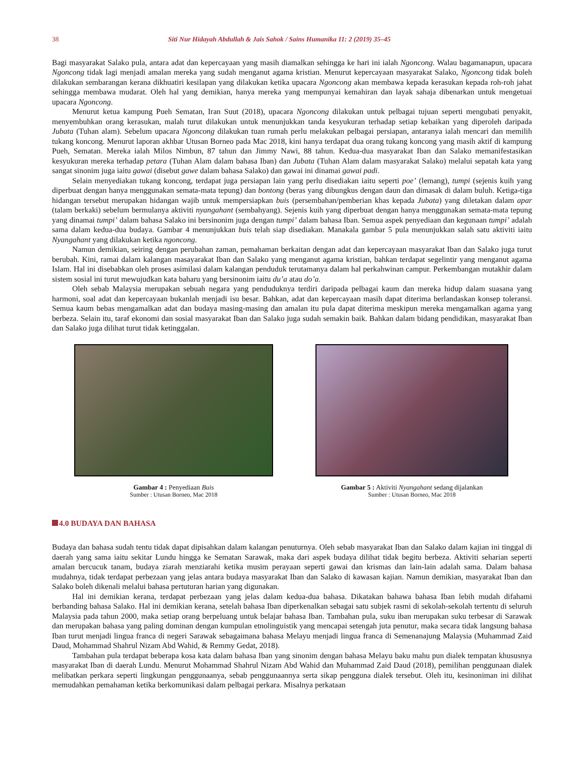38 Siti Nur Hidayah Abdullah & Jais Sahok / Sains Humanika 11: 2 (2019) 35–45
Bagi masyarakat Salako pula, antara adat dan kepercayaan yang masih diamalkan sehingga ke hari ini ialah Ngoncong. Walau bagamanapun, upacara Ngoncong tidak lagi menjadi amalan mereka yang sudah menganut agama kristian. Menurut kepercayaan masyarakat Salako, Ngoncong tidak boleh dilakukan sembarangan kerana dikhuatiri kesilapan yang dilakukan ketika upacara Ngoncong akan membawa kepada kerasukan kepada roh-roh jahat sehingga membawa mudarat. Oleh hal yang demikian, hanya mereka yang mempunyai kemahiran dan layak sahaja dibenarkan untuk mengetuai upacara Ngoncong.
Menurut ketua kampung Pueh Sematan, Iran Suut (2018), upacara Ngoncong dilakukan untuk pelbagai tujuan seperti mengubati penyakit, menyembuhkan orang kerasukan, malah turut dilakukan untuk menunjukkan tanda kesyukuran terhadap setiap kebaikan yang diperoleh daripada Jubata (Tuhan alam). Sebelum upacara Ngoncong dilakukan tuan rumah perlu melakukan pelbagai persiapan, antaranya ialah mencari dan memilih tukang koncong. Menurut laporan akhbar Utusan Borneo pada Mac 2018, kini hanya terdapat dua orang tukang koncong yang masih aktif di kampung Pueh, Sematan. Mereka ialah Milos Nimbun, 87 tahun dan Jimmy Nawi, 88 tahun. Kedua-dua masyarakat Iban dan Salako memanifestasikan kesyukuran mereka terhadap petara (Tuhan Alam dalam bahasa Iban) dan Jubata (Tuhan Alam dalam masyarakat Salako) melalui sepatah kata yang sangat sinonim juga iaitu gawai (disebut gawe dalam bahasa Salako) dan gawai ini dinamai gawai padi.
Selain menyediakan tukang koncong, terdapat juga persiapan lain yang perlu disediakan iaitu seperti poe’ (lemang), tumpi (sejenis kuih yang diperbuat dengan hanya menggunakan semata-mata tepung) dan bontong (beras yang dibungkus dengan daun dan dimasak di dalam buluh. Ketiga-tiga hidangan tersebut merupakan hidangan wajib untuk mempersiapkan buis (persembahan/pemberian khas kepada Jubata) yang diletakan dalam apar (talam berkaki) sebelum bermulanya aktiviti nyangahant (sembahyang). Sejenis kuih yang diperbuat dengan hanya menggunakan semata-mata tepung yang dinamai tumpi’ dalam bahasa Salako ini bersinonim juga dengan tumpi’ dalam bahasa Iban. Semua aspek penyediaan dan kegunaan tumpi’ adalah sama dalam kedua-dua budaya. Gambar 4 menunjukkan buis telah siap disediakan. Manakala gambar 5 pula menunjukkan salah satu aktiviti iaitu Nyangahant yang dilakukan ketika ngoncong.
Namun demikian, seiring dengan perubahan zaman, pemahaman berkaitan dengan adat dan kepercayaan masyarakat Iban dan Salako juga turut berubah. Kini, ramai dalam kalangan masayarakat Iban dan Salako yang menganut agama kristian, bahkan terdapat segelintir yang menganut agama Islam. Hal ini disebabkan oleh proses asimilasi dalam kalangan penduduk terutamanya dalam hal perkahwinan campur. Perkembangan mutakhir dalam sistem sosial ini turut mewujudkan kata baharu yang bersinonim iaitu du’a atau do’a.
Oleh sebab Malaysia merupakan sebuah negara yang penduduknya terdiri daripada pelbagai kaum dan mereka hidup dalam suasana yang harmoni, soal adat dan kepercayaan bukanlah menjadi isu besar. Bahkan, adat dan kepercayaan masih dapat diterima berlandaskan konsep toleransi. Semua kaum bebas mengamalkan adat dan budaya masing-masing dan amalan itu pula dapat diterima meskipun mereka mengamalkan agama yang berbeza. Selain itu, taraf ekonomi dan sosial masyarakat Iban dan Salako juga sudah semakin baik. Bahkan dalam bidang pendidikan, masyarakat Iban dan Salako juga dilihat turut tidak ketinggalan.
Gambar 4 : Penyediaan Buis
Sumber : Utusan Borneo, Mac 2018
Gambar 5 : Aktiviti Nyangahant sedang dijalankan
Sumber : Utusan Borneo, Mac 2018
4.0 BUDAYA DAN BAHASA
Budaya dan bahasa sudah tentu tidak dapat dipisahkan dalam kalangan penuturnya. Oleh sebab masyarakat Iban dan Salako dalam kajian ini tinggal di daerah yang sama iaitu sekitar Lundu hingga ke Sematan Sarawak, maka dari aspek budaya dilihat tidak begitu berbeza. Aktiviti seharian seperti amalan bercucuk tanam, budaya ziarah menziarahi ketika musim perayaan seperti gawai dan krismas dan lain-lain adalah sama. Dalam bahasa mudahnya, tidak terdapat perbezaan yang jelas antara budaya masyarakat Iban dan Salako di kawasan kajian. Namun demikian, masyarakat Iban dan Salako boleh dikenali melalui bahasa pertuturan harian yang digunakan.
Hal ini demikian kerana, terdapat perbezaan yang jelas dalam kedua-dua bahasa. Dikatakan bahawa bahasa Iban lebih mudah difahami berbanding bahasa Salako. Hal ini demikian kerana, setelah bahasa Iban diperkenalkan sebagai satu subjek rasmi di sekolah-sekolah tertentu di seluruh Malaysia pada tahun 2000, maka setiap orang berpeluang untuk belajar bahasa Iban. Tambahan pula, suku iban merupakan suku terbesar di Sarawak dan merupakan bahasa yang paling dominan dengan kumpulan etnolinguistik yang mencapai setengah juta penutur, maka secara tidak langsung bahasa Iban turut menjadi lingua franca di negeri Sarawak sebagaimana bahasa Melayu menjadi lingua franca di Semenanajung Malaysia (Muhammad Zaid Daud, Mohammad Shahrul Nizam Abd Wahid, & Remmy Gedat, 2018).
Tambahan pula terdapat beberapa kosa kata dalam bahasa Iban yang sinonim dengan bahasa Melayu baku mahu pun dialek tempatan khususnya masyarakat Iban di daerah Lundu. Menurut Mohammad Shahrul Nizam Abd Wahid dan Muhammad Zaid Daud (2018), pemilihan penggunaan dialek melibatkan perkara seperti lingkungan penggunaanya, sebab penggunaannya serta sikap pengguna dialek tersebut. Oleh itu, kesinoniman ini dilihat memudahkan pemahaman ketika berkomunikasi dalam pelbagai perkara. Misalnya perkataan